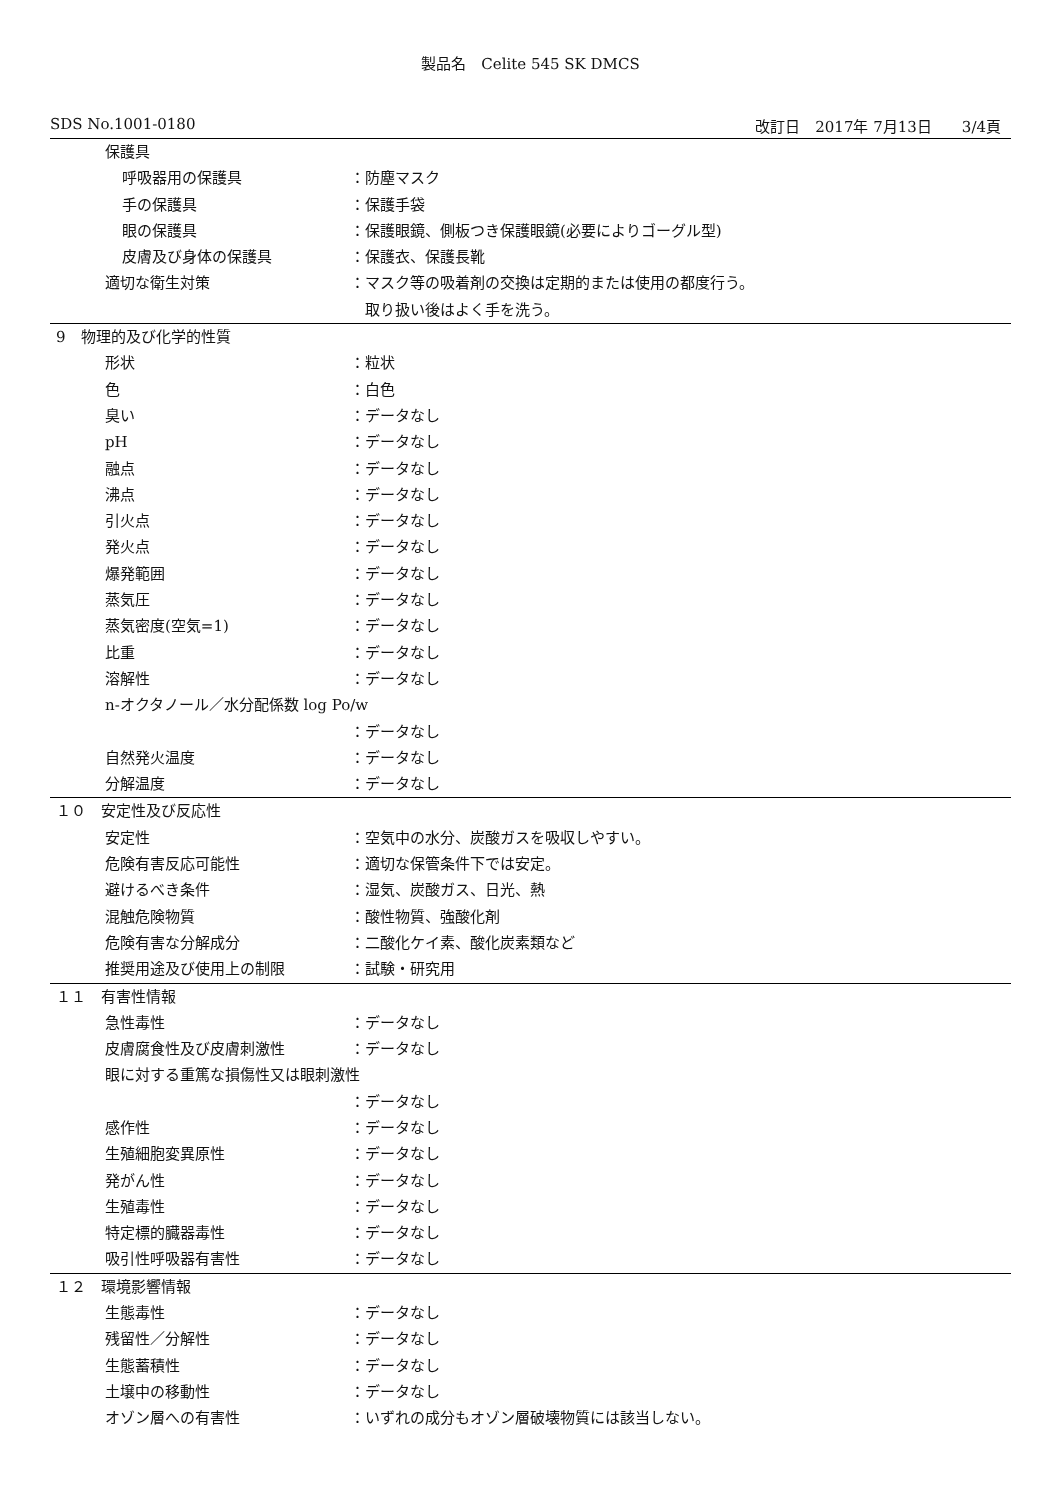製品名　Celite 545 SK DMCS
SDS No.1001-0180 改訂日　2017年 7月13日　　3/4頁
保護具
呼吸器用の保護具 ：防塵マスク
手の保護具 ：保護手袋
眼の保護具 ：保護眼鏡、側板つき保護眼鏡(必要によりゴーグル型)
皮膚及び身体の保護具 ：保護衣、保護長靴
適切な衛生対策 ：マスク等の吸着剤の交換は定期的または使用の都度行う。
　取り扱い後はよく手を洗う。
9　物理的及び化学的性質
形状 ：粒状
色 ：白色
臭い ：データなし
pH ：データなし
融点 ：データなし
沸点 ：データなし
引火点 ：データなし
発火点 ：データなし
爆発範囲 ：データなし
蒸気圧 ：データなし
蒸気密度(空気=1) ：データなし
比重 ：データなし
溶解性 ：データなし
n-オクタノール／水分配係数 log Po/w
：データなし
自然発火温度 ：データなし
分解温度 ：データなし
１０　安定性及び反応性
安定性 ：空気中の水分、炭酸ガスを吸収しやすい。
危険有害反応可能性 ：適切な保管条件下では安定。
避けるべき条件 ：湿気、炭酸ガス、日光、熱
混触危険物質 ：酸性物質、強酸化剤
危険有害な分解成分 ：二酸化ケイ素、酸化炭素類など
推奨用途及び使用上の制限 ：試験・研究用
１１　有害性情報
急性毒性 ：データなし
皮膚腐食性及び皮膚刺激性 ：データなし
眼に対する重篤な損傷性又は眼刺激性
：データなし
感作性 ：データなし
生殖細胞変異原性 ：データなし
発がん性 ：データなし
生殖毒性 ：データなし
特定標的臓器毒性 ：データなし
吸引性呼吸器有害性 ：データなし
１２　環境影響情報
生態毒性 ：データなし
残留性／分解性 ：データなし
生態蓄積性 ：データなし
土壌中の移動性 ：データなし
オゾン層への有害性 ：いずれの成分もオゾン層破壊物質には該当しない。